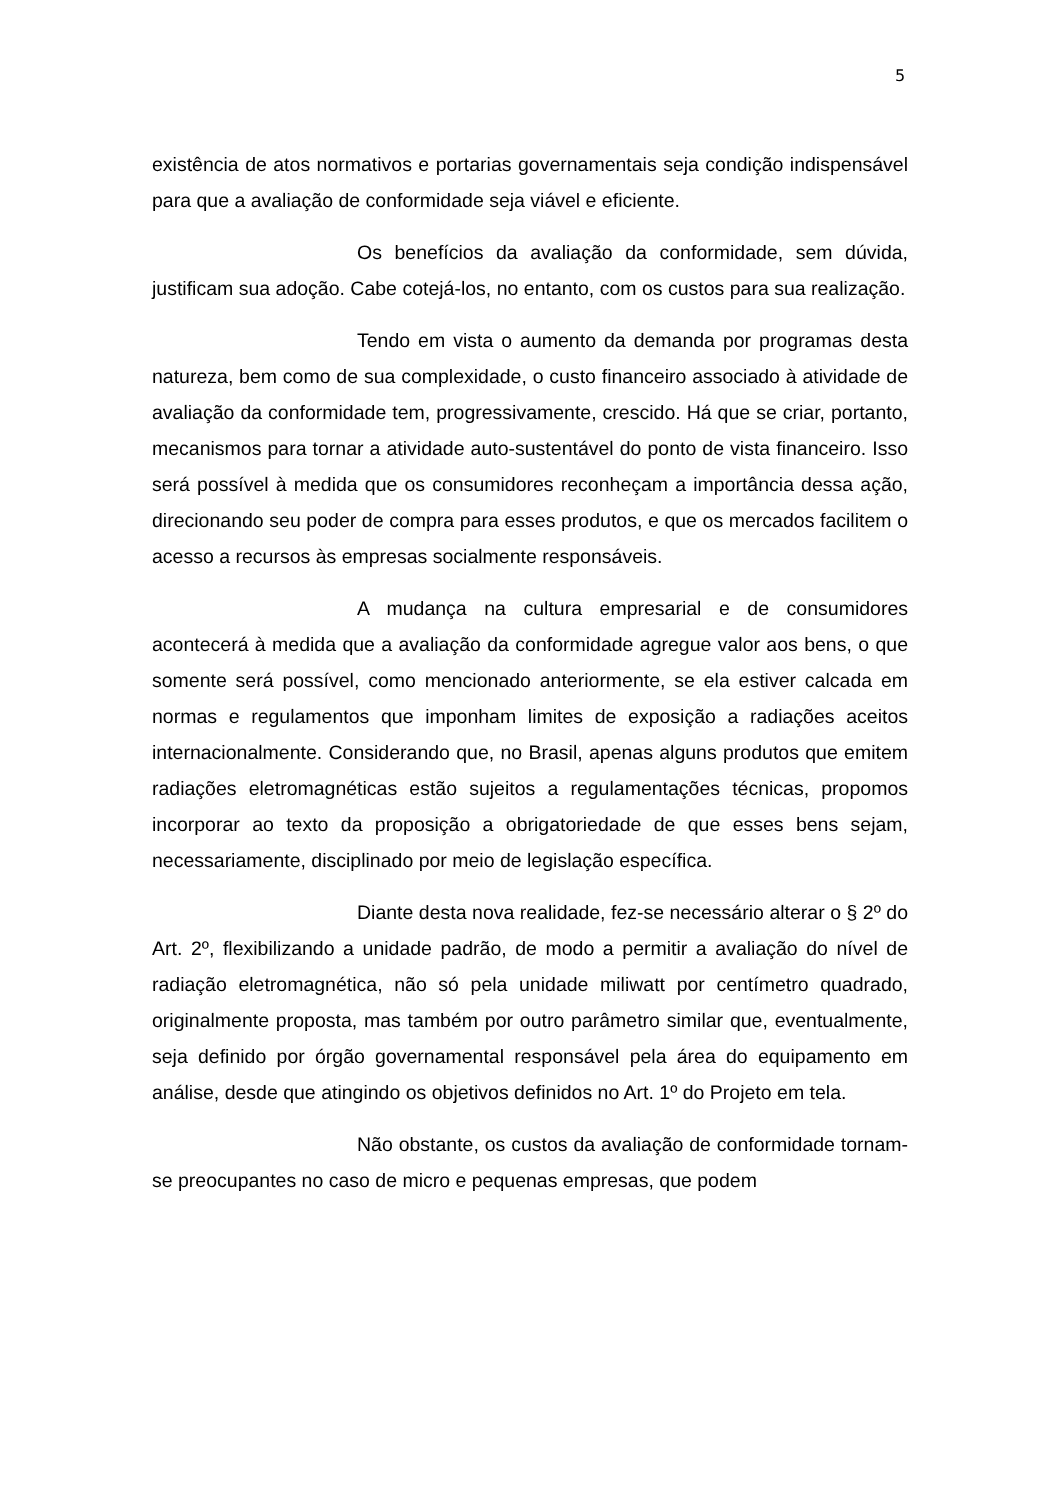5
existência de atos normativos e portarias governamentais seja condição indispensável para que a avaliação de conformidade seja viável e eficiente.
Os benefícios da avaliação da conformidade, sem dúvida, justificam sua adoção. Cabe cotejá-los, no entanto, com os custos para sua realização.
Tendo em vista o aumento da demanda por programas desta natureza, bem como de sua complexidade, o custo financeiro associado à atividade de avaliação da conformidade tem, progressivamente, crescido. Há que se criar, portanto, mecanismos para tornar a atividade auto-sustentável do ponto de vista financeiro. Isso será possível à medida que os consumidores reconheçam a importância dessa ação, direcionando seu poder de compra para esses produtos, e que os mercados facilitem o acesso a recursos às empresas socialmente responsáveis.
A mudança na cultura empresarial e de consumidores acontecerá à medida que a avaliação da conformidade agregue valor aos bens, o que somente será possível, como mencionado anteriormente, se ela estiver calcada em normas e regulamentos que imponham limites de exposição a radiações aceitos internacionalmente. Considerando que, no Brasil, apenas alguns produtos que emitem radiações eletromagnéticas estão sujeitos a regulamentações técnicas, propomos incorporar ao texto da proposição a obrigatoriedade de que esses bens sejam, necessariamente, disciplinado por meio de legislação específica.
Diante desta nova realidade, fez-se necessário alterar o § 2º do Art. 2º, flexibilizando a unidade padrão, de modo a permitir a avaliação do nível de radiação eletromagnética, não só pela unidade miliwatt por centímetro quadrado, originalmente proposta, mas também por outro parâmetro similar que, eventualmente, seja definido por órgão governamental responsável pela área do equipamento em análise, desde que atingindo os objetivos definidos no Art. 1º do Projeto em tela.
Não obstante, os custos da avaliação de conformidade tornam-se preocupantes no caso de micro e pequenas empresas, que podem